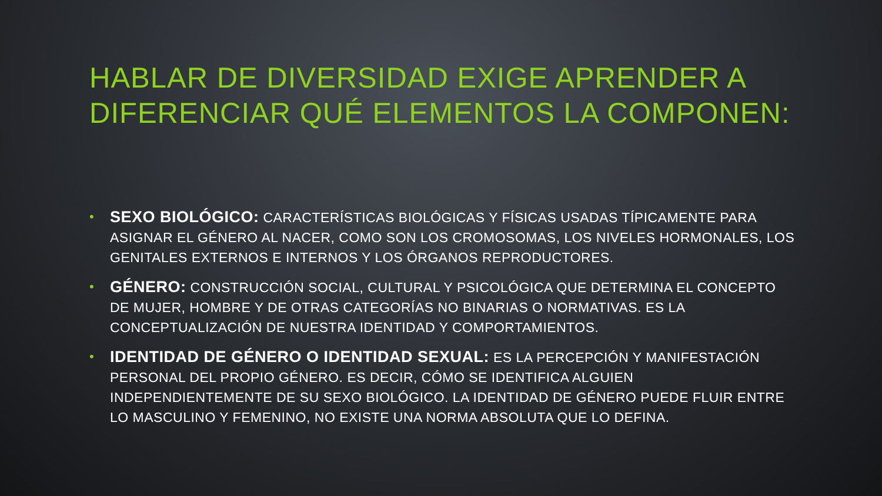HABLAR DE DIVERSIDAD EXIGE APRENDER A DIFERENCIAR QUÉ ELEMENTOS LA COMPONEN:
• SEXO BIOLÓGICO: CARACTERÍSTICAS BIOLÓGICAS Y FÍSICAS USADAS TÍPICAMENTE PARA ASIGNAR EL GÉNERO AL NACER, COMO SON LOS CROMOSOMAS, LOS NIVELES HORMONALES, LOS GENITALES EXTERNOS E INTERNOS Y LOS ÓRGANOS REPRODUCTORES.
• GÉNERO: CONSTRUCCIÓN SOCIAL, CULTURAL Y PSICOLÓGICA QUE DETERMINA EL CONCEPTO DE MUJER, HOMBRE Y DE OTRAS CATEGORÍAS NO BINARIAS O NORMATIVAS. ES LA CONCEPTUALIZACIÓN DE NUESTRA IDENTIDAD Y COMPORTAMIENTOS.
• IDENTIDAD DE GÉNERO O IDENTIDAD SEXUAL: ES LA PERCEPCIÓN Y MANIFESTACIÓN PERSONAL DEL PROPIO GÉNERO. ES DECIR, CÓMO SE IDENTIFICA ALGUIEN INDEPENDIENTEMENTE DE SU SEXO BIOLÓGICO. LA IDENTIDAD DE GÉNERO PUEDE FLUIR ENTRE LO MASCULINO Y FEMENINO, NO EXISTE UNA NORMA ABSOLUTA QUE LO DEFINA.